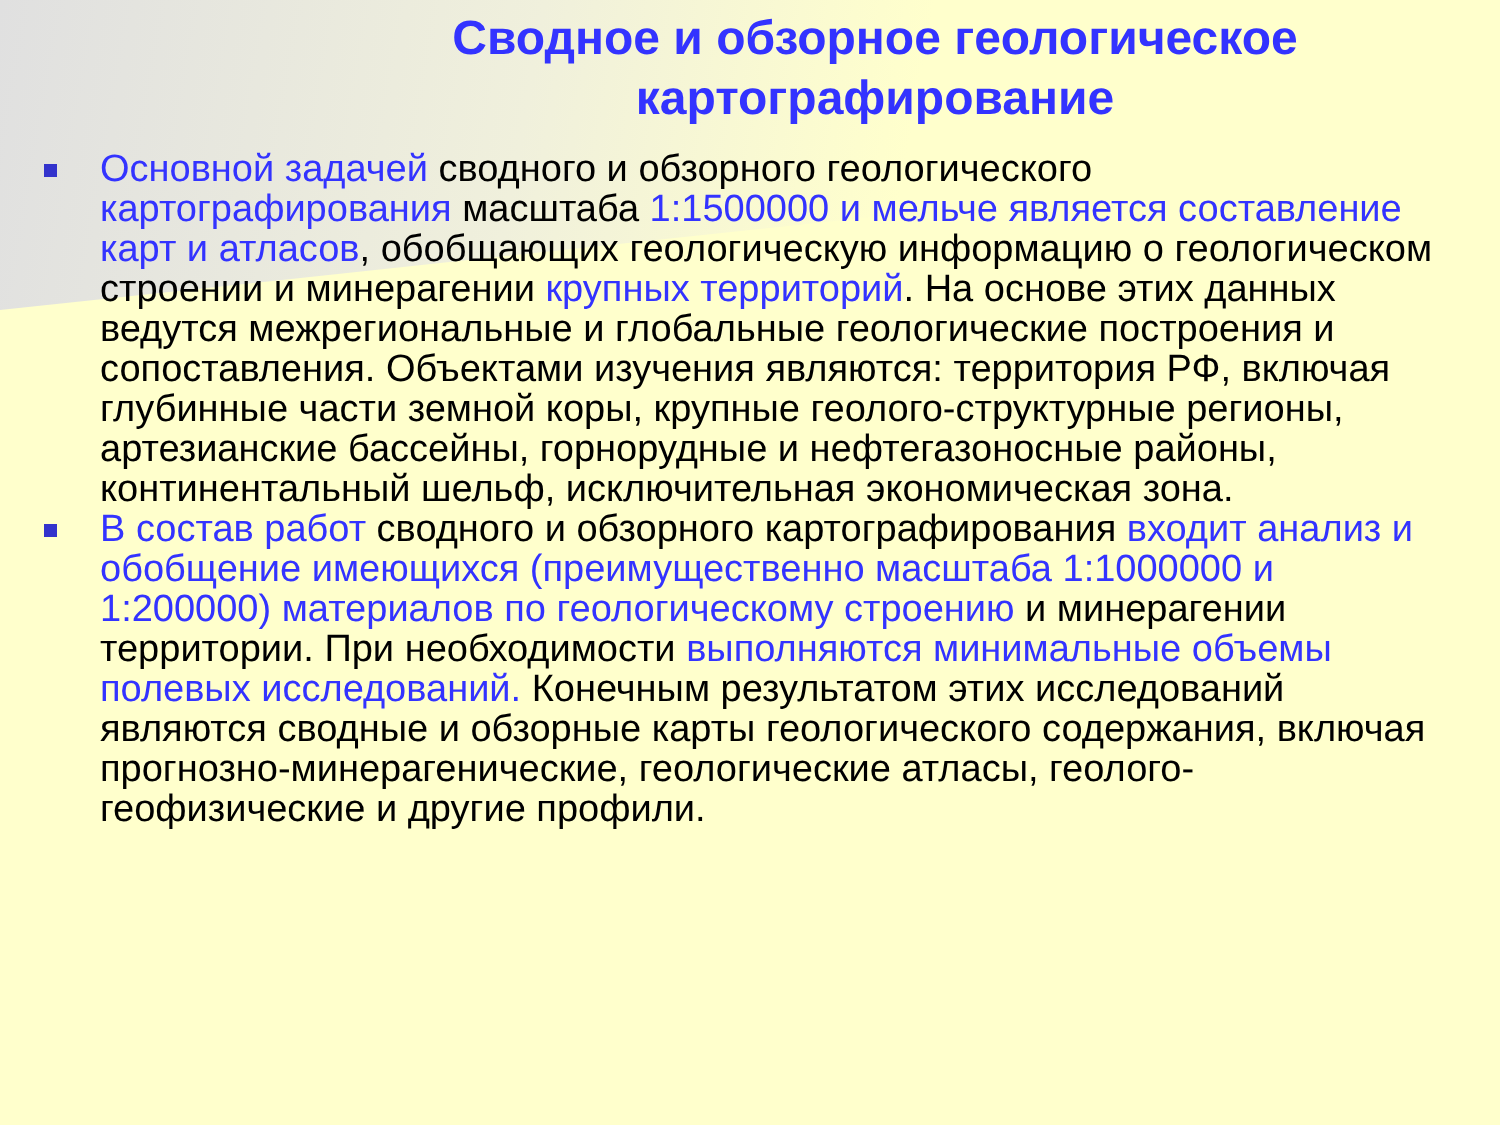Сводное и обзорное геологическое картографирование
Основной задачей сводного и обзорного геологического картографирования масштаба 1:1500000 и мельче является составление карт и атласов, обобщающих геологическую информацию о геологическом строении и минерагении крупных территорий. На основе этих данных ведутся межрегиональные и глобальные геологические построения и сопоставления. Объектами изучения являются: территория РФ, включая глубинные части земной коры, крупные геолого-структурные регионы, артезианские бассейны, горнорудные и нефтегазоносные районы, континентальный шельф, исключительная экономическая зона.
В состав работ сводного и обзорного картографирования входит анализ и обобщение имеющихся (преимущественно масштаба 1:1000000 и 1:200000) материалов по геологическому строению и минерагении территории. При необходимости выполняются минимальные объемы полевых исследований. Конечным результатом этих исследований являются сводные и обзорные карты геологического содержания, включая прогнозно-минерагенические, геологические атласы, геолого-геофизические и другие профили.